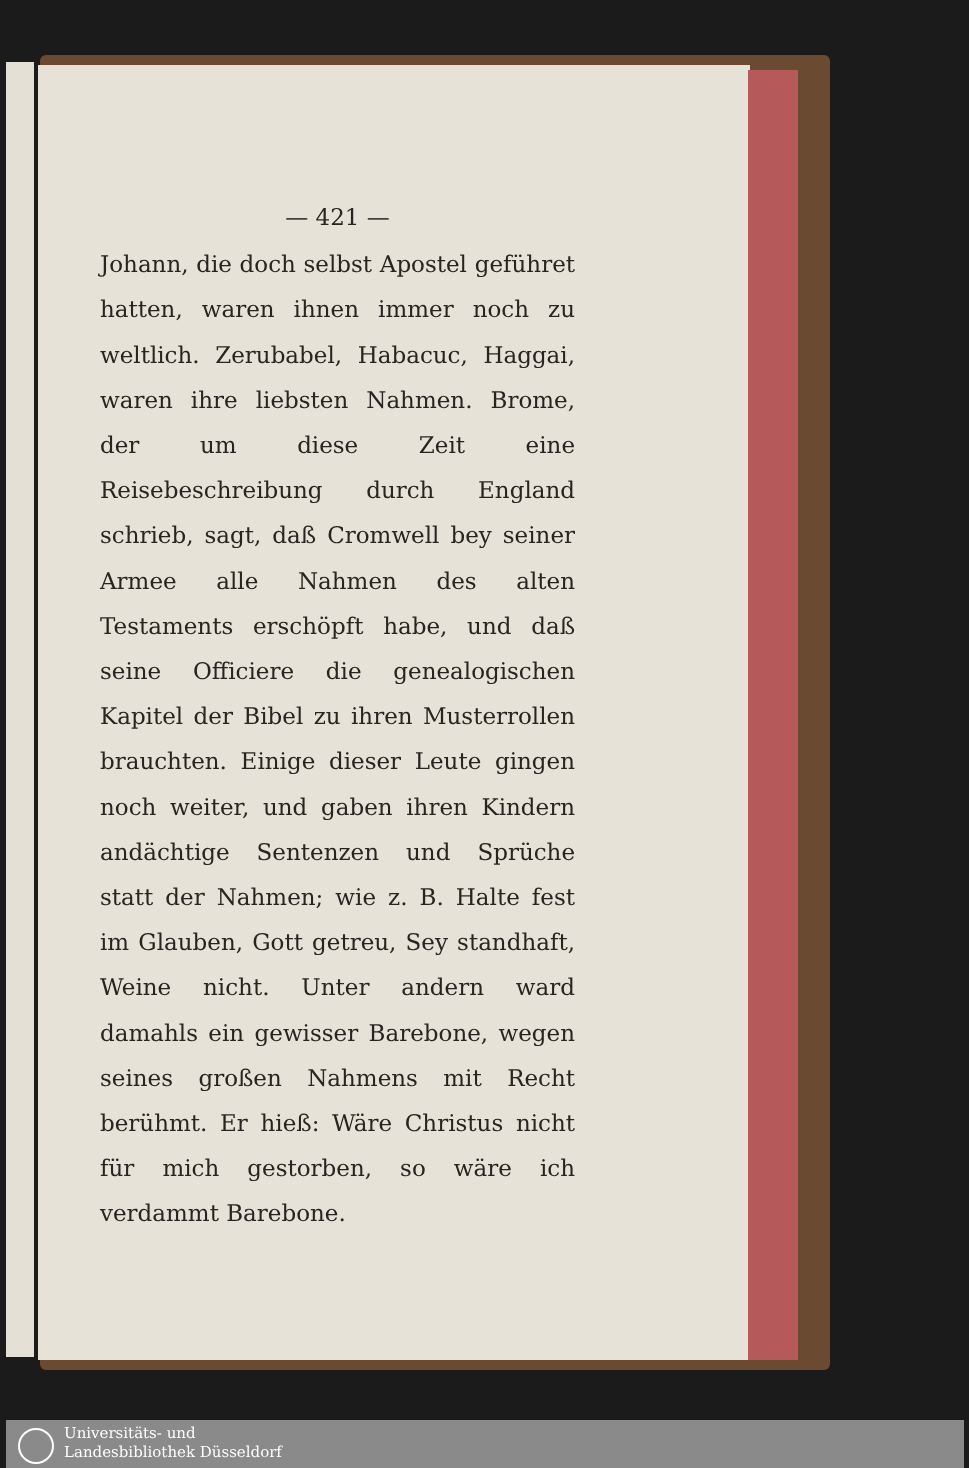— 421 —
Johann, die doch selbst Apostel geführet hatten, waren ihnen immer noch zu weltlich. Zerubabel, Habacuc, Haggai, waren ihre liebsten Nahmen. Brome, der um diese Zeit eine Reisebeschreibung durch England schrieb, sagt, daß Cromwell bey seiner Armee alle Nahmen des alten Testaments erschöpft habe, und daß seine Officiere die genealogischen Kapitel der Bibel zu ihren Musterrollen brauchten. Einige dieser Leute gingen noch weiter, und gaben ihren Kindern andächtige Sentenzen und Sprüche statt der Nahmen; wie z. B. Halte fest im Glauben, Gott getreu, Sey standhaft, Weine nicht. Unter andern ward damahls ein gewisser Barebone, wegen seines großen Nahmens mit Recht berühmt. Er hieß: Wäre Christus nicht für mich gestorben, so wäre ich verdammt Barebone.
Universitäts- und
Landesbibliothek Düsseldorf